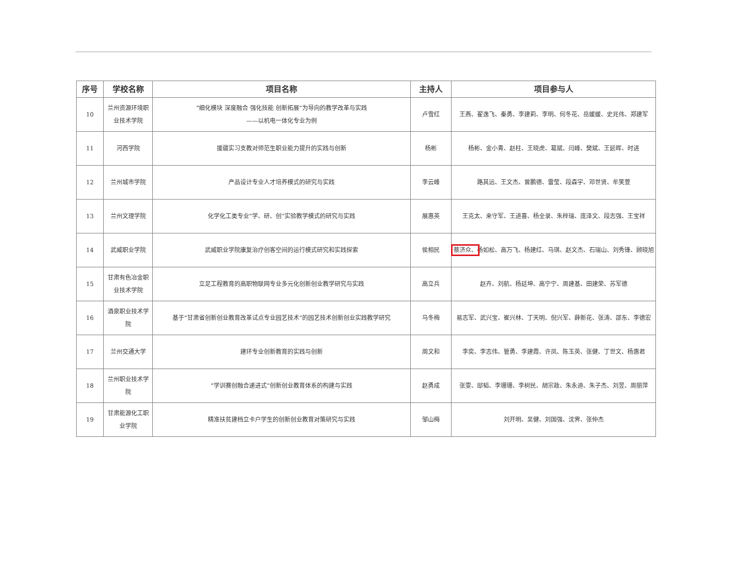| 序号 | 学校名称 | 项目名称 | 主持人 | 项目参与人 |
| --- | --- | --- | --- | --- |
| 10 | 兰州资源环境职业技术学院 | “细化模块 深度融合 强化技能 创新拓展”为导向的教学改革与实践 ——以机电一体化专业为例 | 卢雪红 | 王燕、翟逸飞、秦勇、李建莉、李明、何冬花、岳媛媛、史兆伟、郑建军 |
| 11 | 河西学院 | 援疆实习支教对师范生职业能力提升的实践与创新 | 杨彬 | 杨彬、金小青、赵柱、王晓虎、葛斌、闫峰、樊斌、王延晖、时进 |
| 12 | 兰州城市学院 | 产品设计专业人才培养模式的研究与实践 | 李云峰 | 路其远、王文杰、曾鹏德、雷莹、段森宇、邓世贤、牟笑萱 |
| 13 | 兰州文理学院 | 化学化工类专业“学、研、创”实验教学模式的研究与实践 | 展惠英 | 王克太、来守军、王进喜、杨全录、朱梓瑞、庞泽文、段志强、王宝祥 |
| 14 | 武威职业学院 | 武威职业学院康复治疗创客空间的运行模式研究和实践探索 | 侯相民 | 蔡济众、 杨如松、高万飞、杨建红、马琪、赵文杰、石瑞山、刘秀锋、顾晓旭 |
| 15 | 甘肃有色冶金职业技术学院 | 立足工程教育的高职物联网专业多元化创新创业教学研究与实践 | 高立兵 | 赵卉、刘航、杨廷坤、高宁宁、周建基、田建荣、苏军德 |
| 16 | 酒泉职业技术学院 | 基于“甘肃省创新创业教育改革试点专业园艺技术”的园艺技术创新创业实践教学研究 | 马冬梅 | 易志军、武兴宝、崔兴林、丁天明、倪兴军、薛新花、张涛、邵东、李德宏 |
| 17 | 兰州交通大学 | 建环专业创新教育的实践与创新 | 周文和 | 李奕、李志伟、管勇、李建霞、许凤、陈玉英、张健、丁世文、杨惠君 |
| 18 | 兰州职业技术学院 | “学训赛创融合递进式”创新创业教育体系的构建与实践 | 赵勇成 | 张雯、邸韬、李珊珊、李树民、胡宗政、朱永迪、朱子杰、刘昱、周丽萍 |
| 19 | 甘肃能源化工职业学院 | 精准扶贫建档立卡户学生的创新创业教育对策研究与实践 | 邹山梅 | 刘开明、吴健、刘国强、沈霁、张仲杰 |